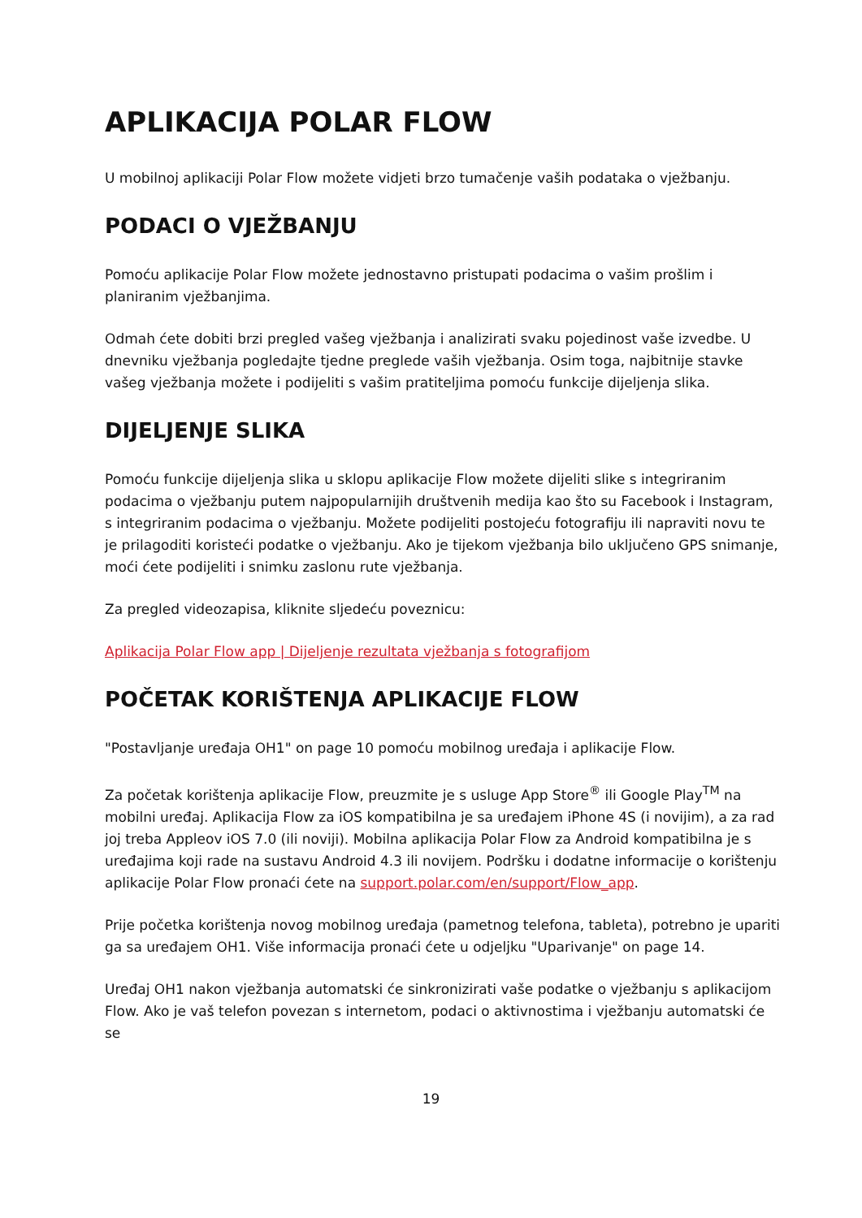APLIKACIJA POLAR FLOW
U mobilnoj aplikaciji Polar Flow možete vidjeti brzo tumačenje vaših podataka o vježbanju.
PODACI O VJEŽBANJU
Pomoću aplikacije Polar Flow možete jednostavno pristupati podacima o vašim prošlim i planiranim vježbanjima.
Odmah ćete dobiti brzi pregled vašeg vježbanja i analizirati svaku pojedinost vaše izvedbe. U dnevniku vježbanja pogledajte tjedne preglede vaših vježbanja. Osim toga, najbitnije stavke vašeg vježbanja možete i podijeliti s vašim pratiteljima pomoću funkcije dijeljenja slika.
DIJELJENJE SLIKA
Pomoću funkcije dijeljenja slika u sklopu aplikacije Flow možete dijeliti slike s integriranim podacima o vježbanju putem najpopularnijih društvenih medija kao što su Facebook i Instagram, s integriranim podacima o vježbanju. Možete podijeliti postojeću fotografiju ili napraviti novu te je prilagoditi koristeći podatke o vježbanju. Ako je tijekom vježbanja bilo uključeno GPS snimanje, moći ćete podijeliti i snimku zaslonu rute vježbanja.
Za pregled videozapisa, kliknite sljedeću poveznicu:
Aplikacija Polar Flow app | Dijeljenje rezultata vježbanja s fotografijom
POČETAK KORIŠTENJA APLIKACIJE FLOW
"Postavljanje uređaja OH1" on page 10 pomoću mobilnog uređaja i aplikacije Flow.
Za početak korištenja aplikacije Flow, preuzmite je s usluge App Store<sup>®</sup> ili Google Play<sup>TM</sup> na mobilni uređaj. Aplikacija Flow za iOS kompatibilna je sa uređajem iPhone 4S (i novijim), a za rad joj treba Appleov iOS 7.0 (ili noviji). Mobilna aplikacija Polar Flow za Android kompatibilna je s uređajima koji rade na sustavu Android 4.3 ili novijem. Podršku i dodatne informacije o korištenju aplikacije Polar Flow pronaći ćete na support.polar.com/en/support/Flow_app.
Prije početka korištenja novog mobilnog uređaja (pametnog telefona, tableta), potrebno je upariti ga sa uređajem OH1. Više informacija pronaći ćete u odjeljku "Uparivanje" on page 14.
Uređaj OH1 nakon vježbanja automatski će sinkronizirati vaše podatke o vježbanju s aplikacijom Flow. Ako je vaš telefon povezan s internetom, podaci o aktivnostima i vježbanju automatski će se
19